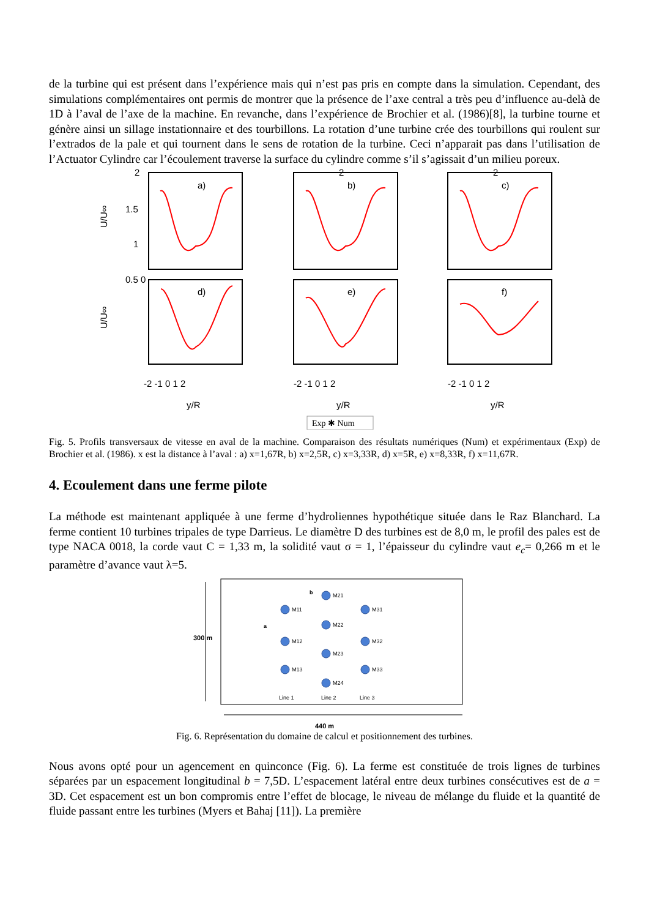de la turbine qui est présent dans l’expérience mais qui n’est pas pris en compte dans la simulation. Cependant, des simulations complémentaires ont permis de montrer que la présence de l’axe central a très peu d’influence au-delà de 1D à l’aval de l’axe de la machine. En revanche, dans l’expérience de Brochier et al. (1986)[8], la turbine tourne et génère ainsi un sillage instationnaire et des tourbillons. La rotation d’une turbine crée des tourbillons qui roulent sur l’extrados de la pale et qui tournent dans le sens de rotation de la turbine. Ceci n’apparait pas dans l’utilisation de l’Actuator Cylindre car l’écoulement traverse la surface du cylindre comme s’il s’agissait d’un milieu poreux.
U/U∞
U/U∞
a)
b)
c)
d)
e)
f)
2
1.5
1
0.5 0
2
2
-2 -1 0 1 2
-2 -1 0 1 2
-2 -1 0 1 2
y/R
y/R
y/R
Exp ✱ Num
Fig. 5. Profils transversaux de vitesse en aval de la machine. Comparaison des résultats numériques (Num) et expérimentaux (Exp) de Brochier et al. (1986). x est la distance à l’aval : a) x=1,67R, b) x=2,5R, c) x=3,33R, d) x=5R, e) x=8,33R, f) x=11,67R.
4. Ecoulement dans une ferme pilote
La méthode est maintenant appliquée à une ferme d’hydroliennes hypothétique située dans le Raz Blanchard. La ferme contient 10 turbines tripales de type Darrieus. Le diamètre D des turbines est de 8,0 m, le profil des pales est de type NACA 0018, la corde vaut C = 1,33 m, la solidité vaut σ = 1, l’épaisseur du cylindre vaut e<sub>c</sub>= 0,266 m et le paramètre d’avance vaut λ=5.
300 m
M11
M12
M13
M21
M22
M23
M24
M31
M32
M33
b
a
Line 1
Line 2
Line 3
440 m
Fig. 6. Représentation du domaine de calcul et positionnement des turbines.
Nous avons opté pour un agencement en quinconce (Fig. 6). La ferme est constituée de trois lignes de turbines séparées par un espacement longitudinal b = 7,5D. L’espacement latéral entre deux turbines consécutives est de a = 3D. Cet espacement est un bon compromis entre l’effet de blocage, le niveau de mélange du fluide et la quantité de fluide passant entre les turbines (Myers et Bahaj [11]). La première